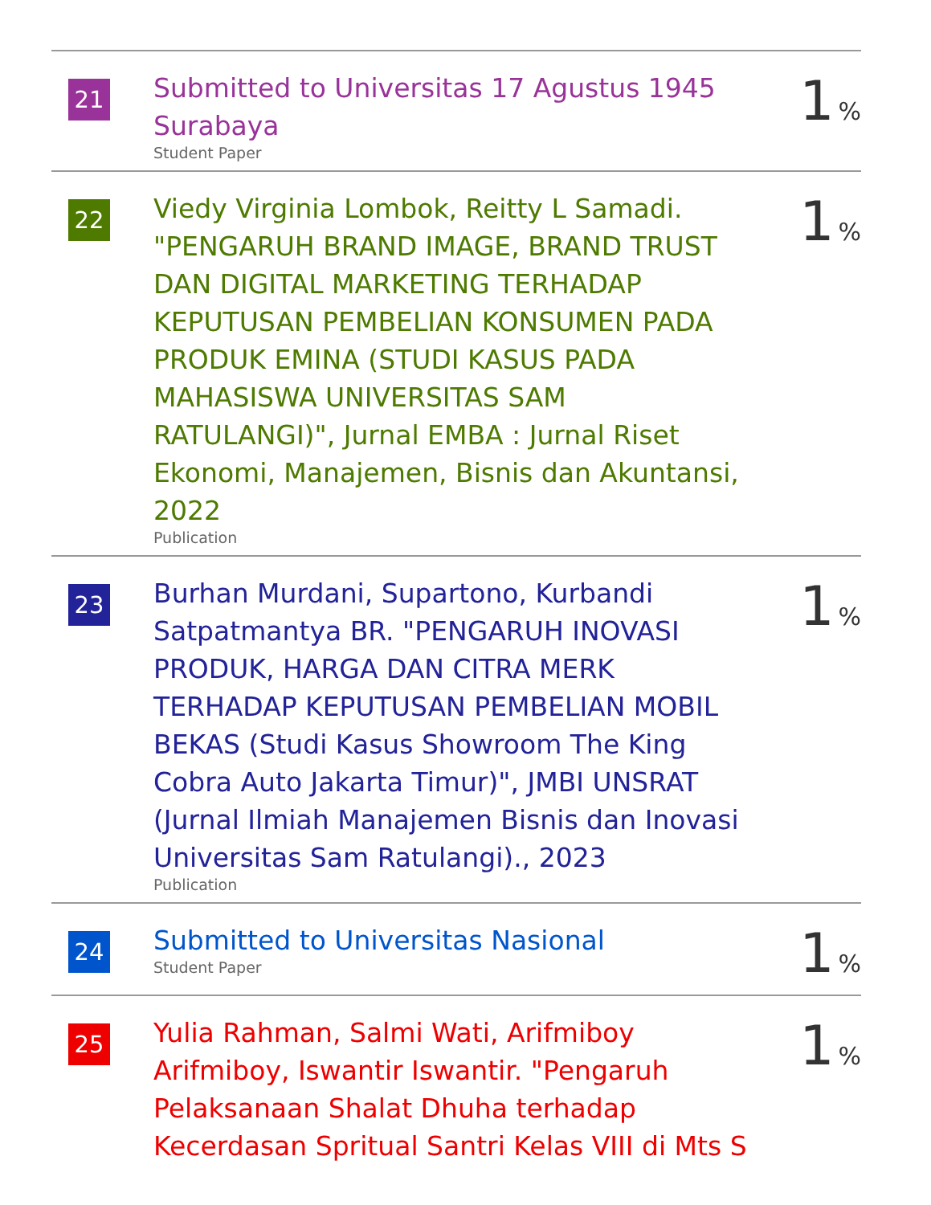| 21 | Submitted to Universitas 17 Agustus 1945 Surabaya Student Paper | 1 % |
| 22 | Viedy Virginia Lombok, Reitty L Samadi. "PENGARUH BRAND IMAGE, BRAND TRUST DAN DIGITAL MARKETING TERHADAP KEPUTUSAN PEMBELIAN KONSUMEN PADA PRODUK EMINA (STUDI KASUS PADA MAHASISWA UNIVERSITAS SAM RATULANGI)", Jurnal EMBA : Jurnal Riset Ekonomi, Manajemen, Bisnis dan Akuntansi, 2022 Publication | 1 % |
| 23 | Burhan Murdani, Supartono, Kurbandi Satpatmantya BR. "PENGARUH INOVASI PRODUK, HARGA DAN CITRA MERK TERHADAP KEPUTUSAN PEMBELIAN MOBIL BEKAS (Studi Kasus Showroom The King Cobra Auto Jakarta Timur)", JMBI UNSRAT (Jurnal Ilmiah Manajemen Bisnis dan Inovasi Universitas Sam Ratulangi)., 2023 Publication | 1 % |
| 24 | Submitted to Universitas Nasional Student Paper | 1 % |
| 25 | Yulia Rahman, Salmi Wati, Arifmiboy Arifmiboy, Iswantir Iswantir. "Pengaruh Pelaksanaan Shalat Dhuha terhadap Kecerdasan Spritual Santri Kelas VIII di Mts S | 1 % |